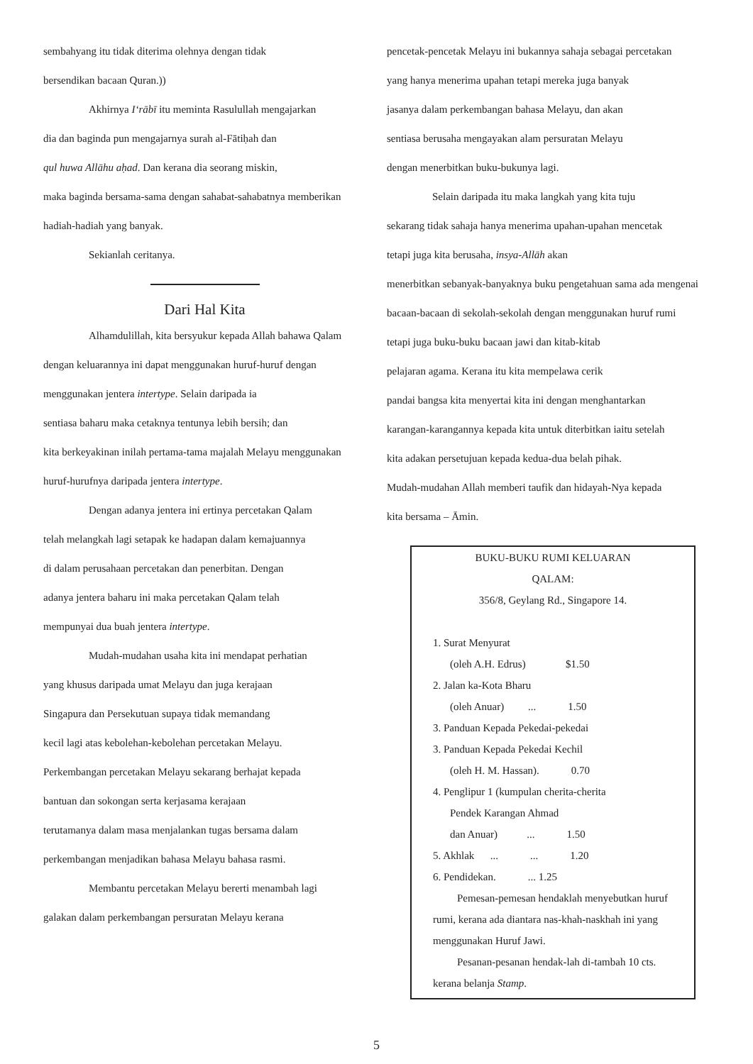sembahyang itu tidak diterima olehnya dengan tidak
bersendikan bacaan Quran.))
Akhirnya I‘rābī itu meminta Rasulullah mengajarkan
dia dan baginda pun mengajarnya surah al-Fātiḥah dan
qul huwa Allāhu aḥad. Dan kerana dia seorang miskin,
maka baginda bersama-sama dengan sahabat-sahabatnya memberikan
hadiah-hadiah yang banyak.
Sekianlah ceritanya.
Dari Hal Kita
Alhamdulillah, kita bersyukur kepada Allah bahawa Qalam
dengan keluarannya ini dapat menggunakan huruf-huruf dengan
menggunakan jentera intertype. Selain daripada ia
sentiasa baharu maka cetaknya tentunya lebih bersih; dan
kita berkeyakinan inilah pertama-tama majalah Melayu menggunakan
huruf-hurufnya daripada jentera intertype.
Dengan adanya jentera ini ertinya percetakan Qalam
telah melangkah lagi setapak ke hadapan dalam kemajuannya
di dalam perusahaan percetakan dan penerbitan. Dengan
adanya jentera baharu ini maka percetakan Qalam telah
mempunyai dua buah jentera intertype.
Mudah-mudahan usaha kita ini mendapat perhatian
yang khusus daripada umat Melayu dan juga kerajaan
Singapura dan Persekutuan supaya tidak memandang
kecil lagi atas kebolehan-kebolehan percetakan Melayu.
Perkembangan percetakan Melayu sekarang berhajat kepada
bantuan dan sokongan serta kerjasama kerajaan
terutamanya dalam masa menjalankan tugas bersama dalam
perkembangan menjadikan bahasa Melayu bahasa rasmi.
Membantu percetakan Melayu bererti menambah lagi
galakan dalam perkembangan persuratan Melayu kerana
pencetak-pencetak Melayu ini bukannya sahaja sebagai percetakan
yang hanya menerima upahan tetapi mereka juga banyak
jasanya dalam perkembangan bahasa Melayu, dan akan
sentiasa berusaha mengayakan alam persuratan Melayu
dengan menerbitkan buku-bukunya lagi.
Selain daripada itu maka langkah yang kita tuju
sekarang tidak sahaja hanya menerima upahan-upahan mencetak
tetapi juga kita berusaha, insya-Allāh akan
menerbitkan sebanyak-banyaknya buku pengetahuan sama ada mengenai
bacaan-bacaan di sekolah-sekolah dengan menggunakan huruf rumi
tetapi juga buku-buku bacaan jawi dan kitab-kitab
pelajaran agama. Kerana itu kita mempelawa cerik
pandai bangsa kita menyertai kita ini dengan menghantarkan
karangan-karangannya kepada kita untuk diterbitkan iaitu setelah
kita adakan persetujuan kepada kedua-dua belah pihak.
Mudah-mudahan Allah memberi taufik dan hidayah-Nya kepada
kita bersama – Āmin.
BUKU-BUKU RUMI KELUARAN
QALAM:
356/8, Geylang Rd., Singapore 14.
1. Surat Menyurat
(oleh A.H. Edrus) $1.50
2. Jalan ka-Kota Bharu
(oleh Anuar) ... 1.50
3. Panduan Kepada Pekedai-pekedai
3. Panduan Kepada Pekedai Kechil
(oleh H. M. Hassan). 0.70
4. Penglipur 1 (kumpulan cherita-cherita
Pendek Karangan Ahmad
dan Anuar) ... 1.50
5. Akhlak ... ... 1.20
6. Pendidekan. ... 1.25
Pemesan-pemesan hendaklah menyebutkan huruf rumi, kerana ada diantara nas-khah-naskhah ini yang menggunakan Huruf Jawi.
Pesanan-pesanan hendak-lah di-tambah 10 cts. kerana belanja Stamp.
5